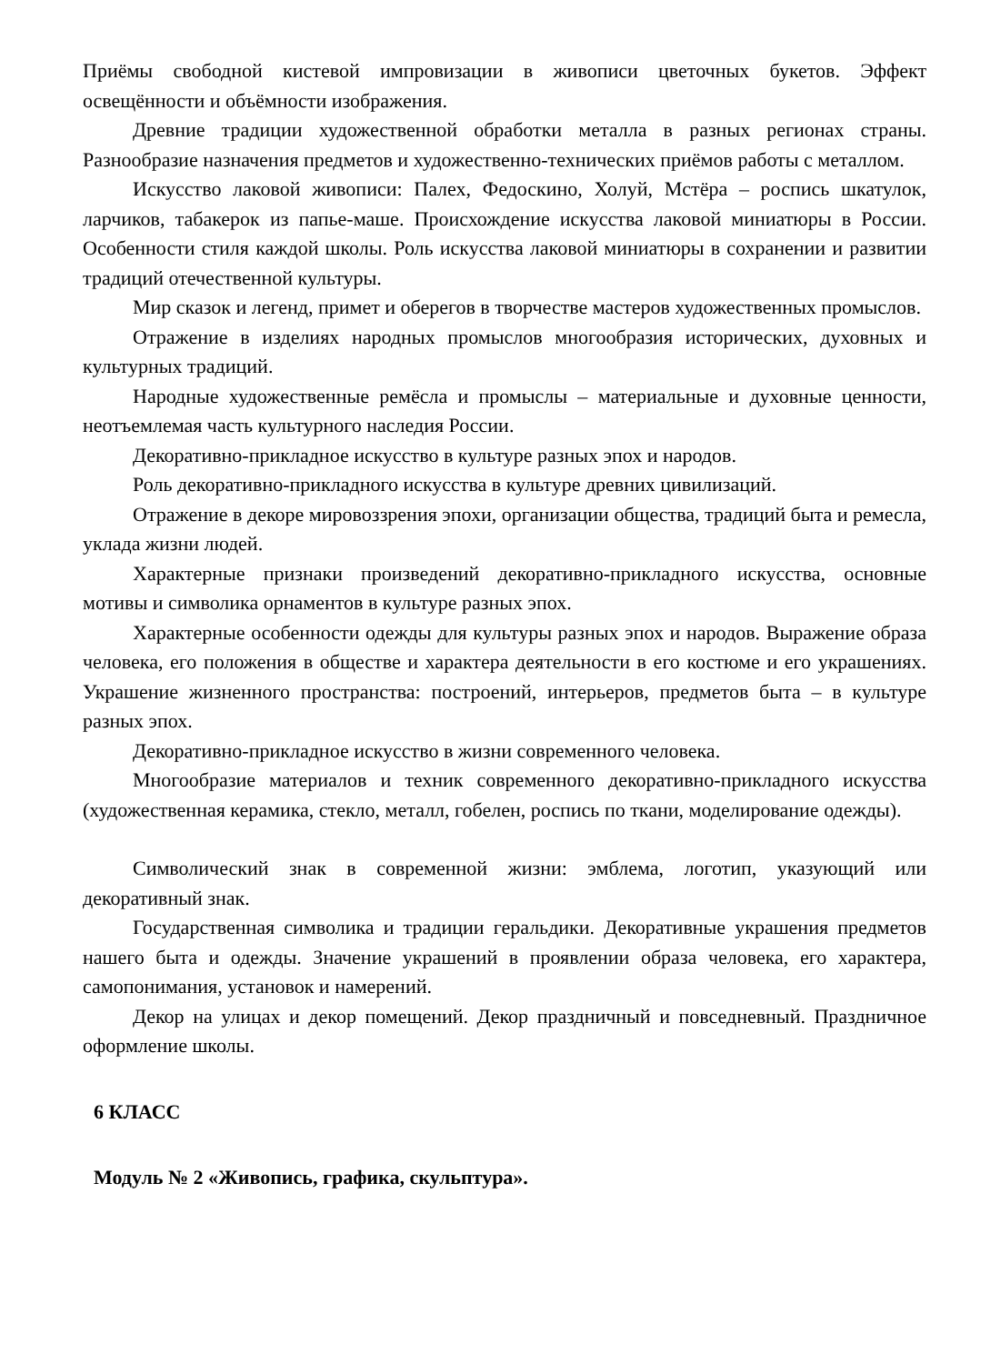Приёмы свободной кистевой импровизации в живописи цветочных букетов. Эффект освещённости и объёмности изображения.
Древние традиции художественной обработки металла в разных регионах страны. Разнообразие назначения предметов и художественно-технических приёмов работы с металлом.
Искусство лаковой живописи: Палех, Федоскино, Холуй, Мстёра – роспись шкатулок, ларчиков, табакерок из папье-маше. Происхождение искусства лаковой миниатюры в России. Особенности стиля каждой школы. Роль искусства лаковой миниатюры в сохранении и развитии традиций отечественной культуры.
Мир сказок и легенд, примет и оберегов в творчестве мастеров художественных промыслов.
Отражение в изделиях народных промыслов многообразия исторических, духовных и культурных традиций.
Народные художественные ремёсла и промыслы – материальные и духовные ценности, неотъемлемая часть культурного наследия России.
Декоративно-прикладное искусство в культуре разных эпох и народов.
Роль декоративно-прикладного искусства в культуре древних цивилизаций.
Отражение в декоре мировоззрения эпохи, организации общества, традиций быта и ремесла, уклада жизни людей.
Характерные признаки произведений декоративно-прикладного искусства, основные мотивы и символика орнаментов в культуре разных эпох.
Характерные особенности одежды для культуры разных эпох и народов. Выражение образа человека, его положения в обществе и характера деятельности в его костюме и его украшениях. Украшение жизненного пространства: построений, интерьеров, предметов быта – в культуре разных эпох.
Декоративно-прикладное искусство в жизни современного человека.
Многообразие материалов и техник современного декоративно-прикладного искусства (художественная керамика, стекло, металл, гобелен, роспись по ткани, моделирование одежды).
Символический знак в современной жизни: эмблема, логотип, указующий или декоративный знак.
Государственная символика и традиции геральдики. Декоративные украшения предметов нашего быта и одежды. Значение украшений в проявлении образа человека, его характера, самопонимания, установок и намерений.
Декор на улицах и декор помещений. Декор праздничный и повседневный. Праздничное оформление школы.
6 КЛАСС
Модуль № 2 «Живопись, графика, скульптура».